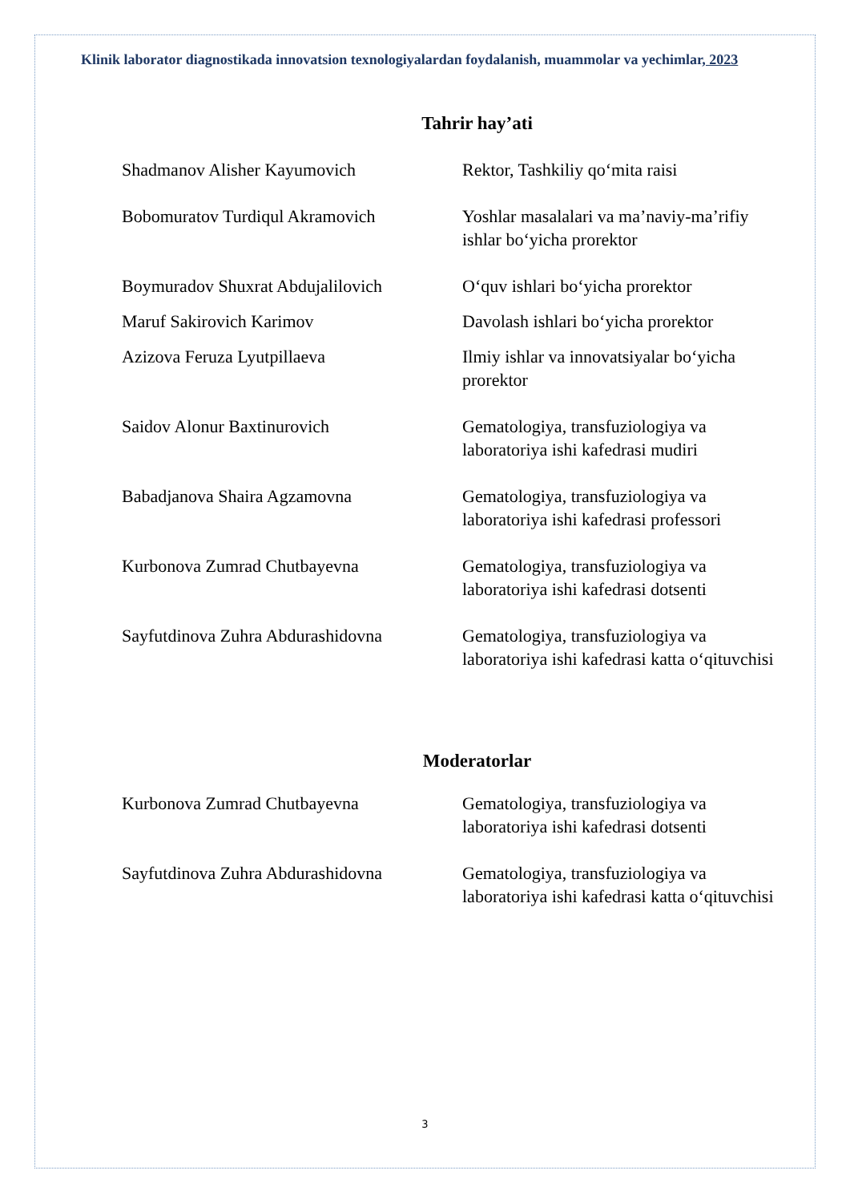Klinik laborator diagnostikada innovatsion texnologiyalardan foydalanish, muammolar va yechimlar, 2023
Tahrir hay’ati
Shadmanov Alisher Kayumovich Rektor, Tashkiliy qo‘mita raisi
Bobomuratov Turdiqul Akramovich Yoshlar masalalari va ma’naviy-ma’rifiy ishlar bo‘yicha prorektor
Boymuradov Shuxrat Abdujalilovich
O‘quv ishlari bo‘yicha prorektor
Maruf Sakirovich Karimov Davolash ishlari bo‘yicha prorektor
Azizova Feruza Lyutpillaeva Ilmiy ishlar va innovatsiyalar bo‘yicha prorektor
Saidov Alonur Baxtinurovich Gematologiya, transfuziologiya va laboratoriya ishi kafedrasi mudiri
Babadjanova Shaira Agzamovna Gematologiya, transfuziologiya va laboratoriya ishi kafedrasi professori
Kurbonova Zumrad Chutbayevna Gematologiya, transfuziologiya va laboratoriya ishi kafedrasi dotsenti
Sayfutdinova Zuhra Abdurashidovna
Gematologiya, transfuziologiya va laboratoriya ishi kafedrasi katta o‘qituvchisi
Moderatorlar
Kurbonova Zumrad Chutbayevna Gematologiya, transfuziologiya va laboratoriya ishi kafedrasi dotsenti
Sayfutdinova Zuhra Abdurashidovna
Gematologiya, transfuziologiya va laboratoriya ishi kafedrasi katta o‘qituvchisi
3